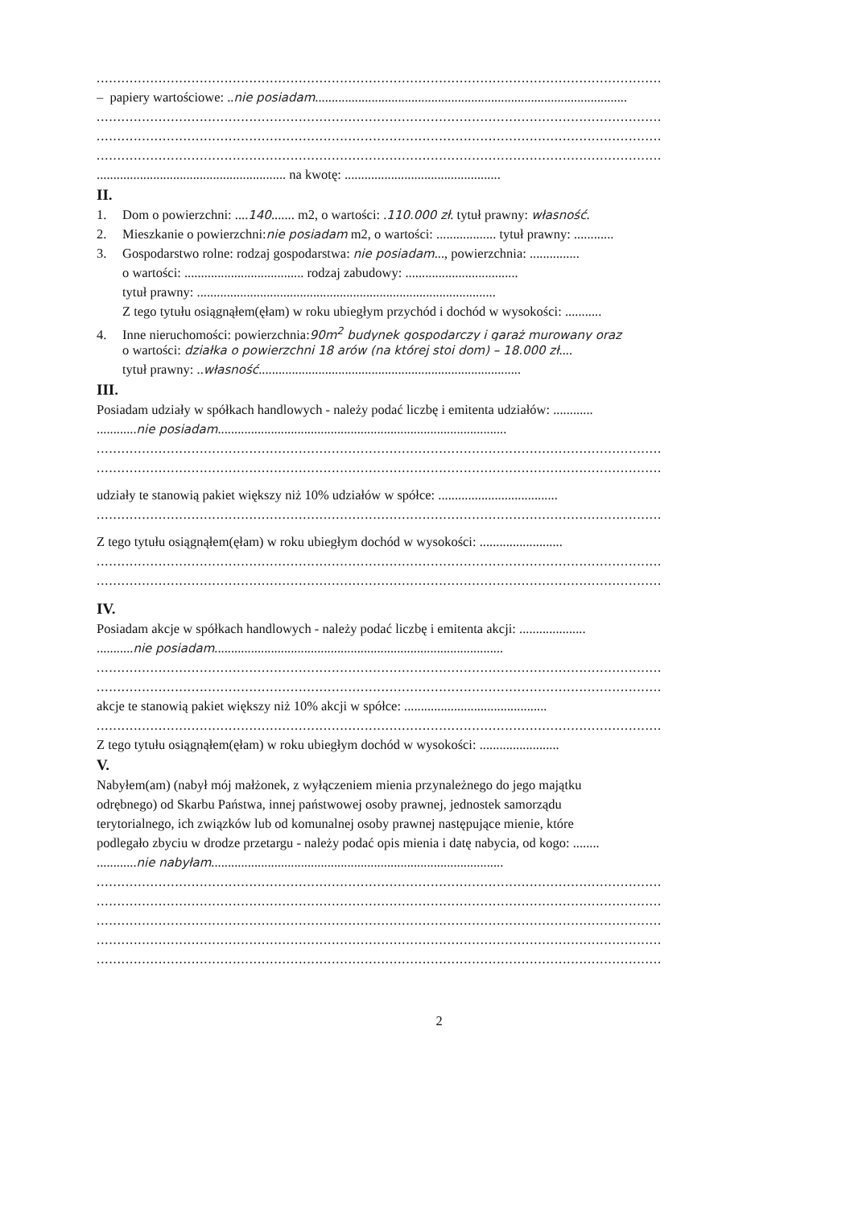.........................................................................................................................................
– papiery wartościowe: ..nie posiadam..............................................................................................
.........................................................................................................................................
.........................................................................................................................................
.........................................................................................................................................
......................................................... na kwotę: ...............................................
II.
1. Dom o powierzchni: ....140....... m2, o wartości: .110.000 zł. tytuł prawny: własność.
2. Mieszkanie o powierzchni:nie posiadam m2, o wartości: .................. tytuł prawny: ............
3. Gospodarstwo rolne: rodzaj gospodarstwa: nie posiadam..., powierzchnia: ...............
o wartości: .................................... rodzaj zabudowy: ..................................
tytuł prawny: ..........................................................................................
Z tego tytułu osiągnąłem(ęłam) w roku ubiegłym przychód i dochód w wysokości: ...........
4. Inne nieruchomości: powierzchnia:90m<sup>2</sup> budynek gospodarczy i garaż murowany oraz
o wartości: działka o powierzchni 18 arów (na której stoi dom) – 18.000 zł....
tytuł prawny: ..własność...............................................................................
III.
Posiadam udziały w spółkach handlowych - należy podać liczbę i emitenta udziałów: ............
............nie posiadam.......................................................................................
.........................................................................................................................................
.........................................................................................................................................
udziały te stanowią pakiet większy niż 10% udziałów w spółce: ....................................
.........................................................................................................................................
Z tego tytułu osiągnąłem(ęłam) w roku ubiegłym dochód w wysokości: .........................
.........................................................................................................................................
.........................................................................................................................................
IV.
Posiadam akcje w spółkach handlowych - należy podać liczbę i emitenta akcji: ....................
...........nie posiadam.......................................................................................
.........................................................................................................................................
.........................................................................................................................................
akcje te stanowią pakiet większy niż 10% akcji w spółce: ...........................................
.........................................................................................................................................
Z tego tytułu osiągnąłem(ęłam) w roku ubiegłym dochód w wysokości: ........................
V.
Nabyłem(am) (nabył mój małżonek, z wyłączeniem mienia przynależnego do jego majątku
odrębnego) od Skarbu Państwa, innej państwowej osoby prawnej, jednostek samorządu
terytorialnego, ich związków lub od komunalnej osoby prawnej następujące mienie, które
podlegało zbyciu w drodze przetargu - należy podać opis mienia i datę nabycia, od kogo: ........
............nie nabyłam........................................................................................
.........................................................................................................................................
.........................................................................................................................................
.........................................................................................................................................
.........................................................................................................................................
.........................................................................................................................................
2